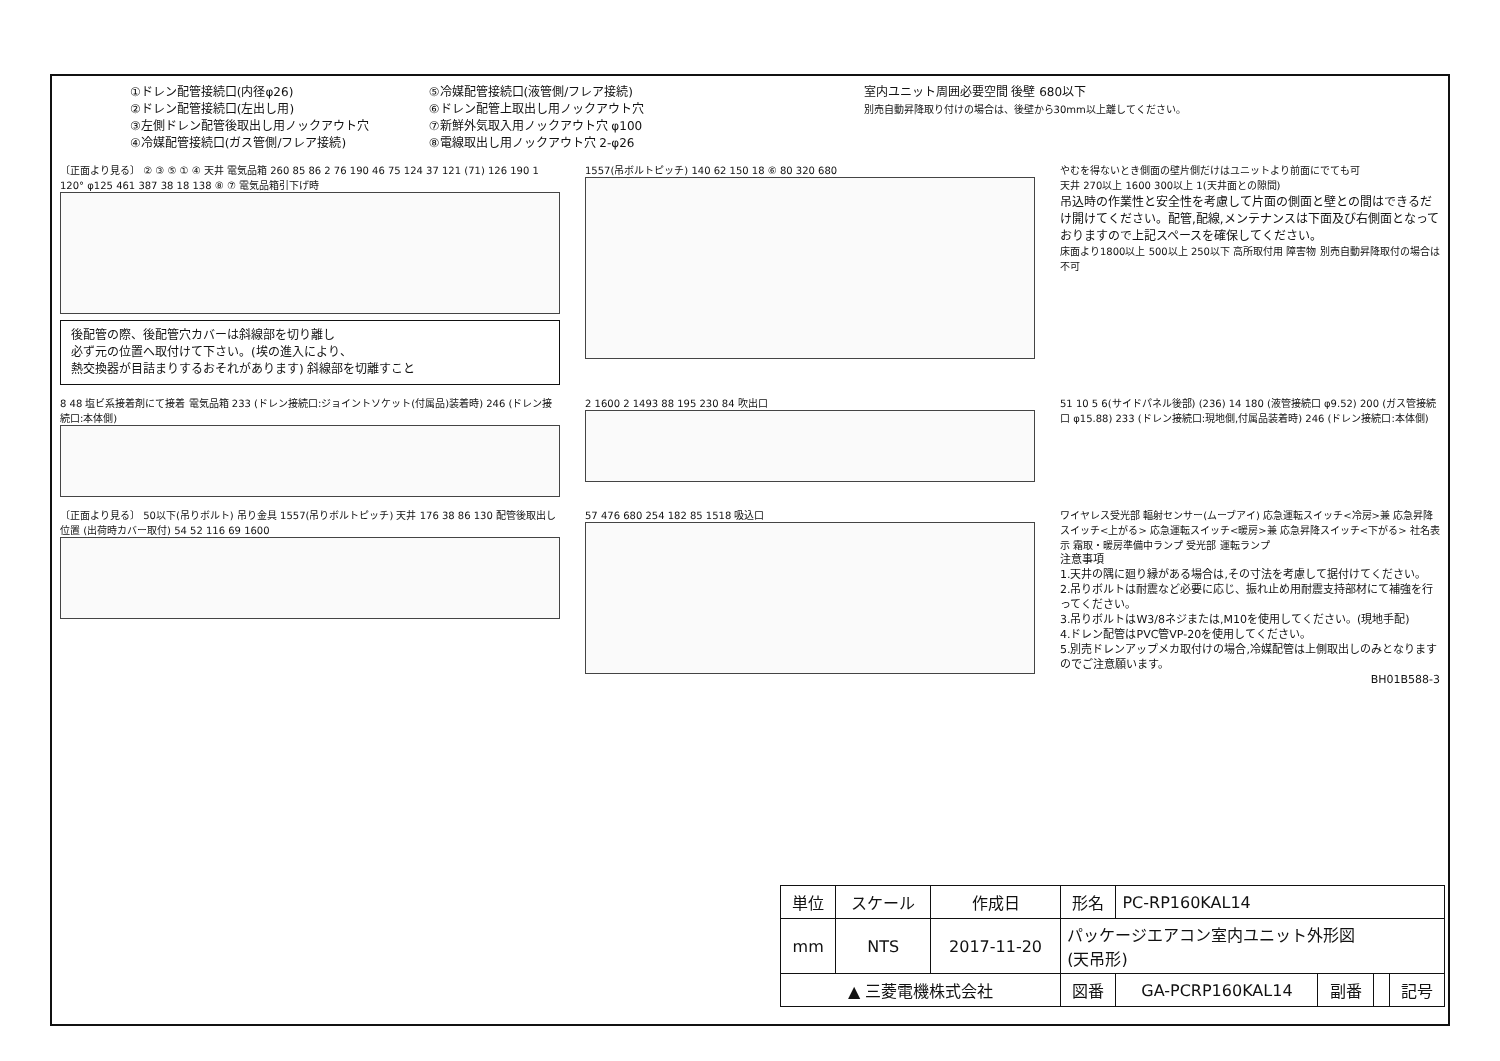①ドレン配管接続口(内径φ26)
②ドレン配管接続口(左出し用)
③左側ドレン配管後取出し用ノックアウト穴
④冷媒配管接続口(ガス管側/フレア接続)
⑤冷媒配管接続口(液管側/フレア接続)
⑥ドレン配管上取出し用ノックアウト穴
⑦新鮮外気取入用ノックアウト穴 φ100
⑧電線取出し用ノックアウト穴 2-φ26
室内ユニット周囲必要空間 後壁 680以下
別売自動昇降取り付けの場合は、後壁から30mm以上離してください。
〔正面より見る〕 ② ③ ⑤ ① ④ 天井 電気品箱 260 85 86 2 76 190 46 75 124 37 121 (71) 126 190 1 120° φ125 461 387 38 18 138 ⑧ ⑦ 電気品箱引下げ時
後配管の際、後配管穴カバーは斜線部を切り離し
必ず元の位置へ取付けて下さい。(埃の進入により、
熱交換器が目詰まりするおそれがあります) 斜線部を切離すこと
1557(吊ボルトピッチ) 140 62 150 18 ⑥ 80 320 680 やむを得ないとき側面の壁片側だけはユニットより前面にでても可
天井 270以上 1600 300以上 1(天井面との隙間)
吊込時の作業性と安全性を考慮して片面の側面と壁との間はできるだけ開けてください。配管,配線,メンテナンスは下面及び右側面となっておりますので上記スペースを確保してください。
床面より1800以上 500以上 250以下 高所取付用 障害物 別売自動昇降取付の場合は不可
8 48 塩ビ系接着剤にて接着 電気品箱 233 (ドレン接続口:ジョイントソケット(付属品)装着時) 246 (ドレン接続口:本体側)
2 1600 2 1493 88 195 230 84 吹出口 51 10 5 6(サイドパネル後部) (236) 14 180 (液管接続口 φ9.52) 200 (ガス管接続口 φ15.88) 233 (ドレン接続口:現地側,付属品装着時) 246 (ドレン接続口:本体側)
〔正面より見る〕 50以下(吊りボルト) 吊り金具 1557(吊りボルトピッチ) 天井 176 38 86 130 配管後取出し位置 (出荷時カバー取付) 54 52 116 69 1600
57 476 680 254 182 85 1518 吸込口 ワイヤレス受光部 輻射センサー(ムーブアイ) 応急運転スイッチ<冷房>兼 応急昇降スイッチ<上がる> 応急運転スイッチ<暖房>兼 応急昇降スイッチ<下がる> 社名表示 霜取・暖房準備中ランプ 受光部 運転ランプ
注意事項
1.天井の隅に廻り縁がある場合は,その寸法を考慮して据付けてください。
2.吊りボルトは耐震など必要に応じ、振れ止め用耐震支持部材にて補強を行ってください。
3.吊りボルトはW3/8ネジまたは,M10を使用してください。(現地手配)
4.ドレン配管はPVC管VP-20を使用してください。
5.別売ドレンアップメカ取付けの場合,冷媒配管は上側取出しのみとなりますのでご注意願います。
BH01B588-3
| 単位 | スケール | 作成日 | 形名 | PC-RP160KAL14 | | | |
| mm | NTS | 2017-11-20 | パッケージエアコン室内ユニット外形図 (天吊形) | | | | |
| ▲ 三菱電機株式会社 | | | 図番 | GA-PCRP160KAL14 | 副番 | | 記号 |